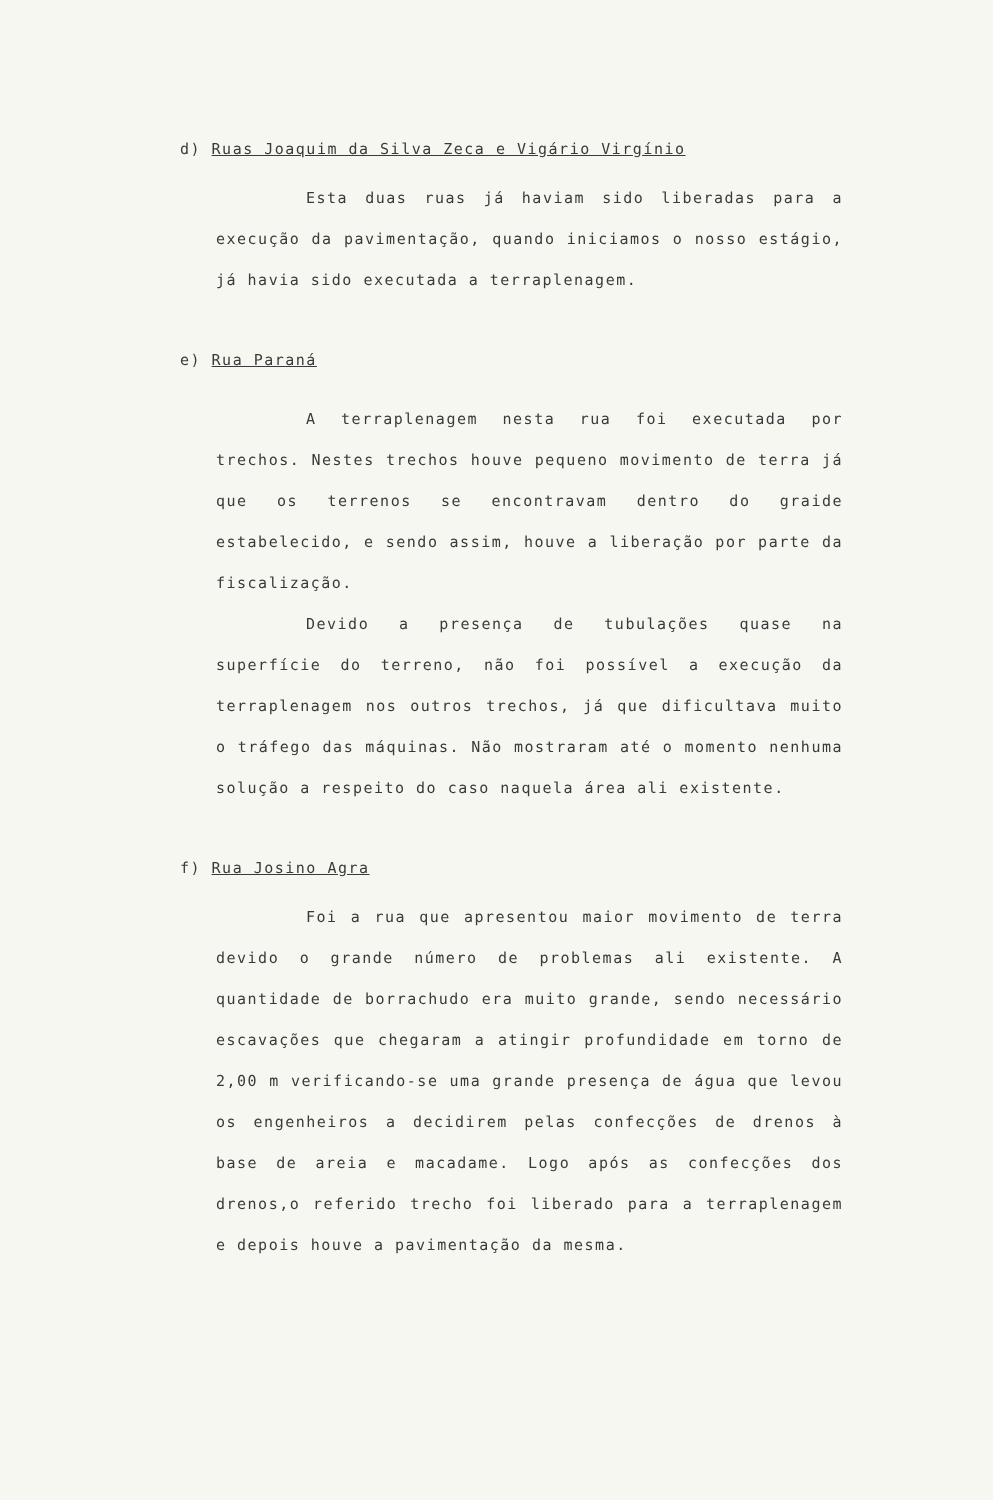d) Ruas Joaquim da Silva Zeca e Vigário Virgínio
Esta duas ruas já haviam sido liberadas para a execução da pavimentação, quando iniciamos o nosso estágio, já havia sido executada a terraplenagem.
e) Rua Paraná
A terraplenagem nesta rua foi executada por trechos. Nestes trechos houve pequeno movimento de terra já que os terrenos se encontravam dentro do graide estabelecido, e sendo assim, houve a liberação por parte da fiscalização.
Devido a presença de tubulações quase na superfície do terreno, não foi possível a execução da terraplenagem nos outros trechos, já que dificultava muito o tráfego das máquinas. Não mostraram até o momento nenhuma solução a respeito do caso naquela área ali existente.
f) Rua Josino Agra
Foi a rua que apresentou maior movimento de terra devido o grande número de problemas ali existente. A quantidade de borrachudo era muito grande, sendo necessário escavações que chegaram a atingir profundidade em torno de 2,00 m verificando-se uma grande presença de água que levou os engenheiros a decidirem pelas confecções de drenos à base de areia e macadame. Logo após as confecções dos drenos,o referido trecho foi liberado para a terraplenagem e depois houve a pavimentação da mesma.